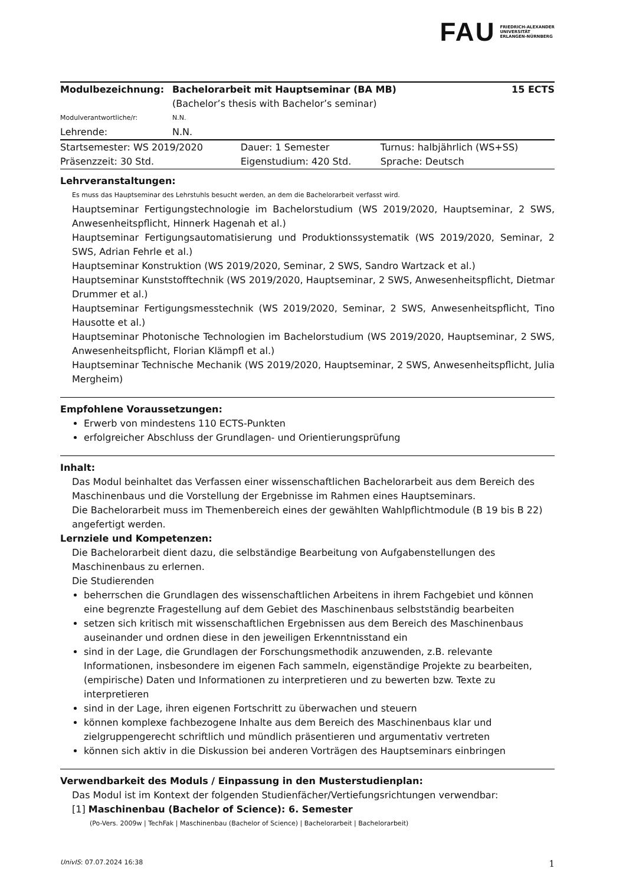FAU FRIEDRICH-ALEXANDER
UNIVERSITÄT
ERLANGEN-NÜRNBERG
| Modulbezeichnung: | Bachelorarbeit mit Hauptseminar (BA MB) (Bachelor’s thesis with Bachelor’s seminar) | 15 ECTS |
| Modulverantwortliche/r: | N.N. | |
| Lehrende: | N.N. | |
| Startsemester: WS 2019/2020 | Dauer: 1 Semester | Turnus: halbjährlich (WS+SS) |
| Präsenzzeit: 30 Std. | Eigenstudium: 420 Std. | Sprache: Deutsch |
Lehrveranstaltungen:
Es muss das Hauptseminar des Lehrstuhls besucht werden, an dem die Bachelorarbeit verfasst wird.
Hauptseminar Fertigungstechnologie im Bachelorstudium (WS 2019/2020, Hauptseminar, 2 SWS, Anwesenheitspflicht, Hinnerk Hagenah et al.)
Hauptseminar Fertigungsautomatisierung und Produktionssystematik (WS 2019/2020, Seminar, 2 SWS, Adrian Fehrle et al.)
Hauptseminar Konstruktion (WS 2019/2020, Seminar, 2 SWS, Sandro Wartzack et al.)
Hauptseminar Kunststofftechnik (WS 2019/2020, Hauptseminar, 2 SWS, Anwesenheitspflicht, Dietmar Drummer et al.)
Hauptseminar Fertigungsmesstechnik (WS 2019/2020, Seminar, 2 SWS, Anwesenheitspflicht, Tino Hausotte et al.)
Hauptseminar Photonische Technologien im Bachelorstudium (WS 2019/2020, Hauptseminar, 2 SWS, Anwesenheitspflicht, Florian Klämpfl et al.)
Hauptseminar Technische Mechanik (WS 2019/2020, Hauptseminar, 2 SWS, Anwesenheitspflicht, Julia Mergheim)
Empfohlene Voraussetzungen:
Erwerb von mindestens 110 ECTS-Punkten
erfolgreicher Abschluss der Grundlagen- und Orientierungsprüfung
Inhalt:
Das Modul beinhaltet das Verfassen einer wissenschaftlichen Bachelorarbeit aus dem Bereich des Maschinenbaus und die Vorstellung der Ergebnisse im Rahmen eines Hauptseminars.
Die Bachelorarbeit muss im Themenbereich eines der gewählten Wahlpflichtmodule (B 19 bis B 22) angefertigt werden.
Lernziele und Kompetenzen:
Die Bachelorarbeit dient dazu, die selbständige Bearbeitung von Aufgabenstellungen des Maschinenbaus zu erlernen.
Die Studierenden
beherrschen die Grundlagen des wissenschaftlichen Arbeitens in ihrem Fachgebiet und können eine begrenzte Fragestellung auf dem Gebiet des Maschinenbaus selbstständig bearbeiten
setzen sich kritisch mit wissenschaftlichen Ergebnissen aus dem Bereich des Maschinenbaus auseinander und ordnen diese in den jeweiligen Erkenntnisstand ein
sind in der Lage, die Grundlagen der Forschungsmethodik anzuwenden, z.B. relevante Informationen, insbesondere im eigenen Fach sammeln, eigenständige Projekte zu bearbeiten, (empirische) Daten und Informationen zu interpretieren und zu bewerten bzw. Texte zu interpretieren
sind in der Lage, ihren eigenen Fortschritt zu überwachen und steuern
können komplexe fachbezogene Inhalte aus dem Bereich des Maschinenbaus klar und zielgruppengerecht schriftlich und mündlich präsentieren und argumentativ vertreten
können sich aktiv in die Diskussion bei anderen Vorträgen des Hauptseminars einbringen
Verwendbarkeit des Moduls / Einpassung in den Musterstudienplan:
Das Modul ist im Kontext der folgenden Studienfächer/Vertiefungsrichtungen verwendbar:
[1] Maschinenbau (Bachelor of Science): 6. Semester
(Po-Vers. 2009w | TechFak | Maschinenbau (Bachelor of Science) | Bachelorarbeit | Bachelorarbeit)
UnivIS: 07.07.2024 16:38 1